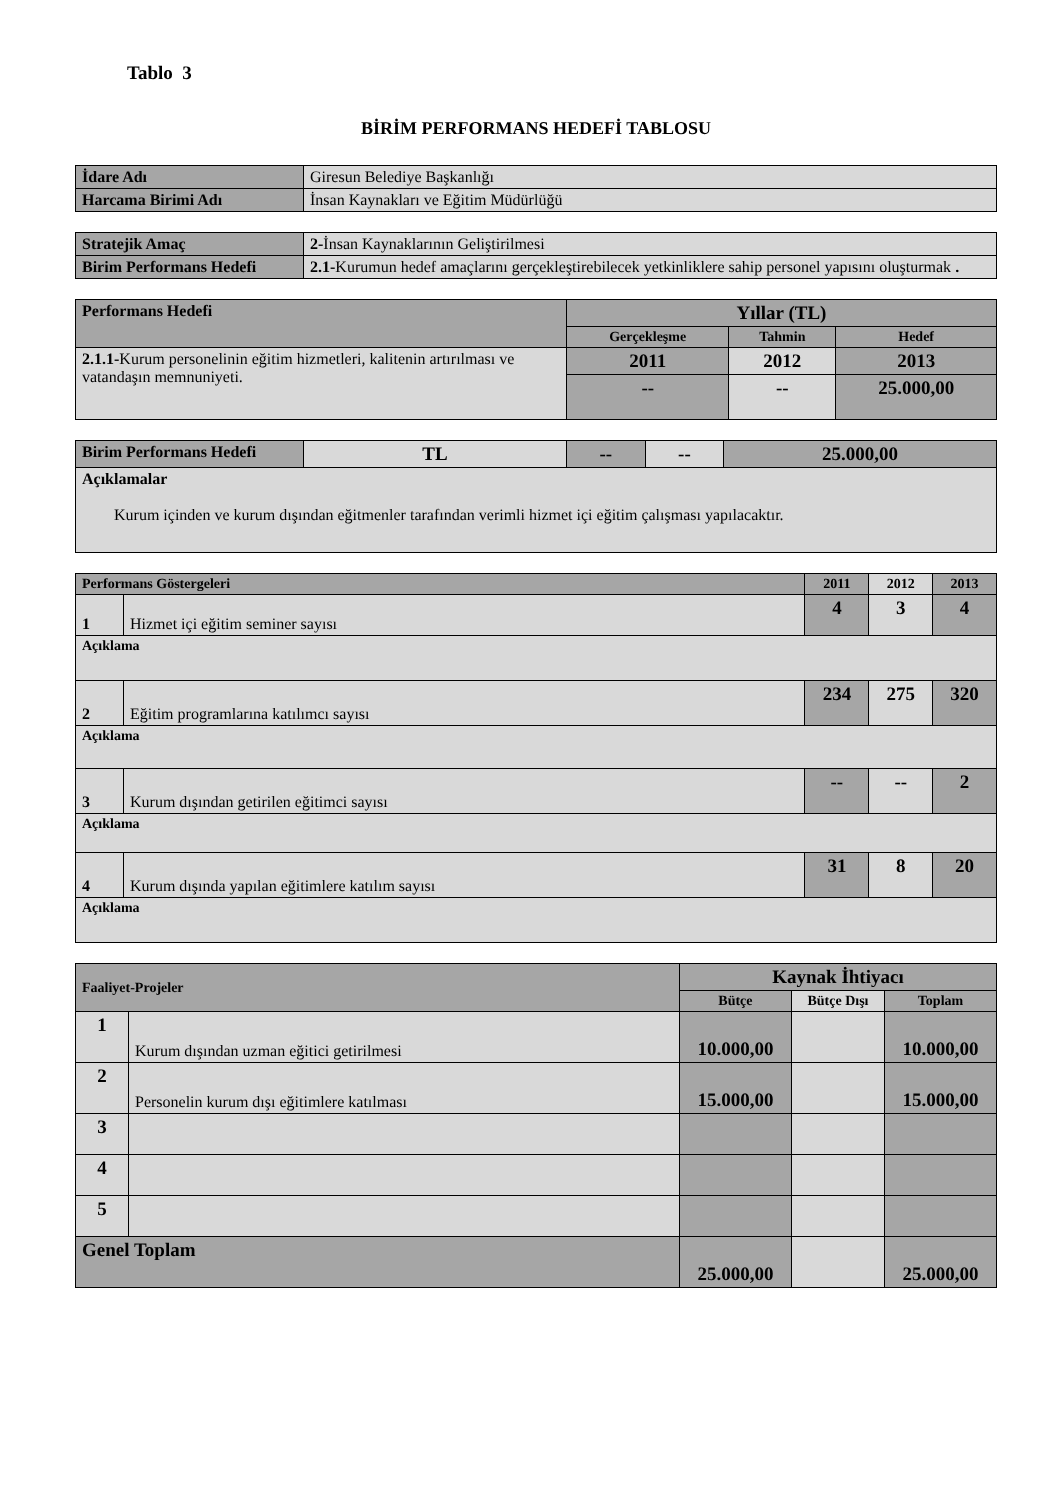Tablo 3
BİRİM PERFORMANS HEDEFİ TABLOSU
| İdare Adı | Giresun Belediye Başkanlığı |
| Harcama Birimi Adı | İnsan Kaynakları ve Eğitim Müdürlüğü |
| Stratejik Amaç | 2- İnsan Kaynaklarının Geliştirilmesi |
| Birim Performans Hedefi | 2.1- Kurumun hedef amaçlarını gerçekleştirebilecek yetkinliklere sahip personel yapısını oluşturmak . |
| Performans Hedefi | Yıllar (TL) | | |
| --- | --- | --- | --- |
| | Gerçekleşme | Tahmin | Hedef |
| 2.1.1- Kurum personelinin eğitim hizmetleri, kalitenin artırılması ve vatandaşın memnuniyeti. | 2011 | 2012 | 2013 |
| | -- | -- | 25.000,00 |
| Birim Performans Hedefi | TL | -- | -- | 25.000,00 |
| Açıklamalar Kurum içinden ve kurum dışından eğitmenler tarafından verimli hizmet içi eğitim çalışması yapılacaktır. | | | | |
| Performans Göstergeleri | | 2011 | 2012 | 2013 |
| --- | --- | --- | --- | --- |
| 1 | Hizmet içi eğitim seminer sayısı | 4 | 3 | 4 |
| Açıklama | | | | |
| 2 | Eğitim programlarına katılımcı sayısı | 234 | 275 | 320 |
| Açıklama | | | | |
| 3 | Kurum dışından getirilen eğitimci sayısı | -- | -- | 2 |
| Açıklama | | | | |
| 4 | Kurum dışında yapılan eğitimlere katılım sayısı | 31 | 8 | 20 |
| Açıklama | | | | |
| Faaliyet-Projeler | | Kaynak İhtiyacı | | |
| --- | --- | --- | --- | --- |
| | | Bütçe | Bütçe Dışı | Toplam |
| 1 | Kurum dışından uzman eğitici getirilmesi | 10.000,00 | | 10.000,00 |
| 2 | Personelin kurum dışı eğitimlere katılması | 15.000,00 | | 15.000,00 |
| 3 | | | | |
| 4 | | | | |
| 5 | | | | |
| Genel Toplam | | 25.000,00 | | 25.000,00 |